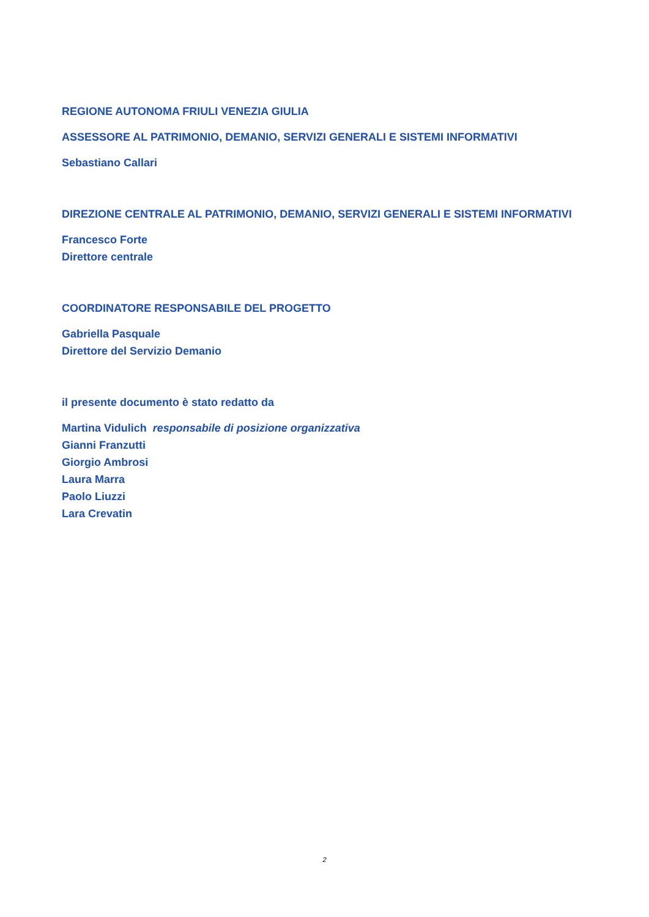REGIONE AUTONOMA FRIULI VENEZIA GIULIA
ASSESSORE AL PATRIMONIO, DEMANIO, SERVIZI GENERALI E SISTEMI INFORMATIVI
Sebastiano Callari
DIREZIONE CENTRALE AL PATRIMONIO, DEMANIO, SERVIZI GENERALI E SISTEMI INFORMATIVI
Francesco Forte
Direttore centrale
COORDINATORE RESPONSABILE DEL PROGETTO
Gabriella Pasquale
Direttore del Servizio Demanio
il presente documento è stato redatto da
Martina Vidulich responsabile di posizione organizzativa
Gianni Franzutti
Giorgio Ambrosi
Laura Marra
Paolo Liuzzi
Lara Crevatin
2